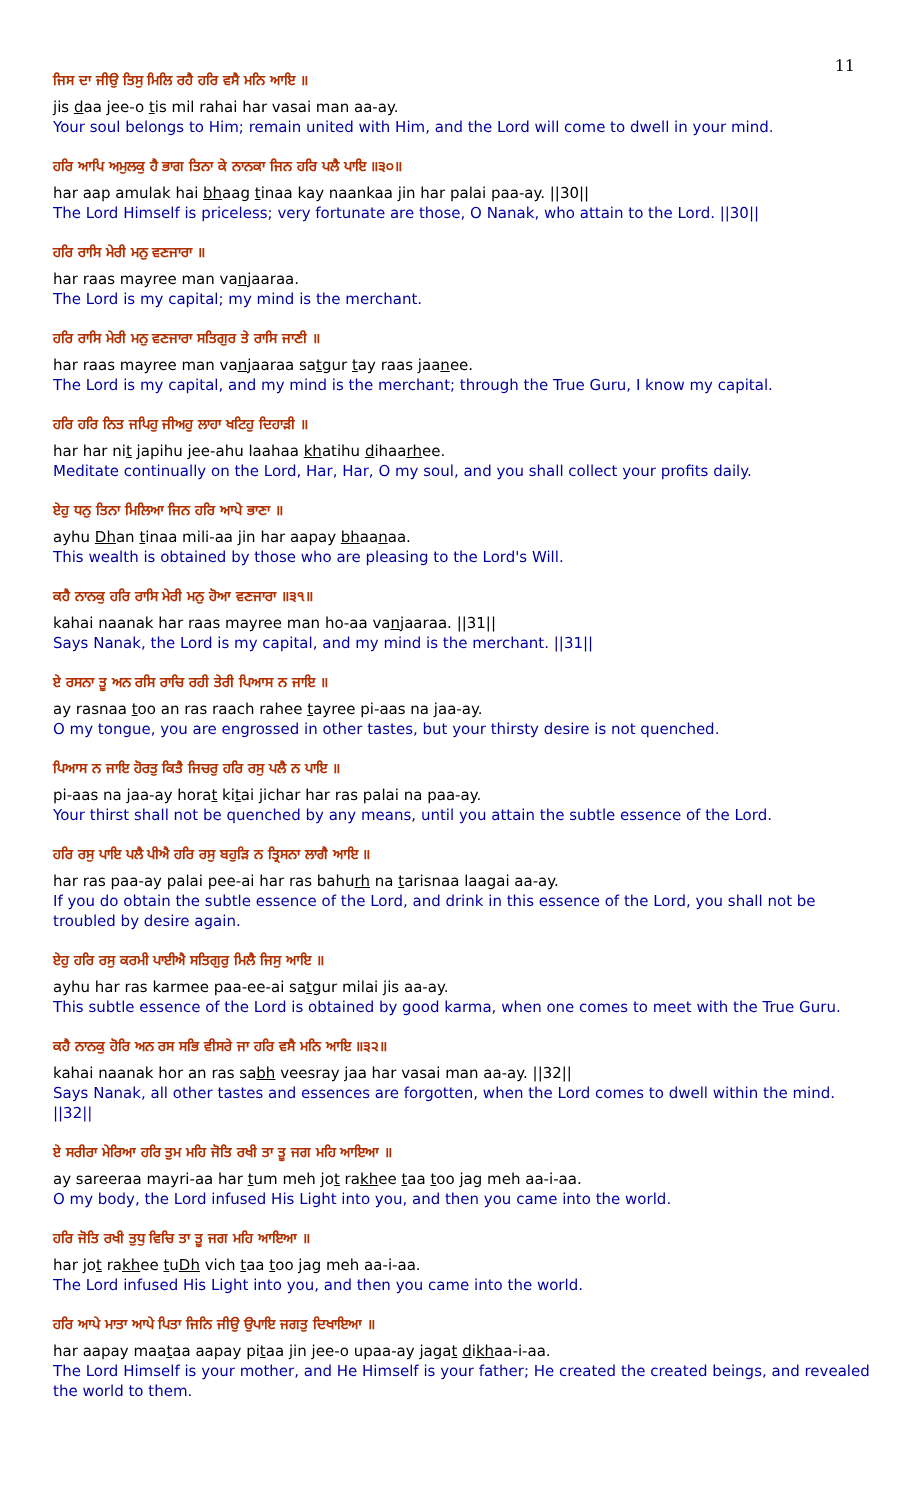11
ਜਿਸ ਦਾ ਜੀਉ ਤਿਸੁ ਮਿਲਿ ਰਹੈ ਹਰਿ ਵਸੈ ਮਨਿ ਆਇ ॥
jis daa jee-o tis mil rahai har vasai man aa-ay.
Your soul belongs to Him; remain united with Him, and the Lord will come to dwell in your mind.
ਹਰਿ ਆਪਿ ਅਮੁਲਕੁ ਹੈ ਭਾਗ ਤਿਨਾ ਕੇ ਨਾਨਕਾ ਜਿਨ ਹਰਿ ਪਲੈ ਪਾਇ ॥੩੦॥
har aap amulak hai bhaag tinaa kay naankaa jin har palai paa-ay. ||30||
The Lord Himself is priceless; very fortunate are those, O Nanak, who attain to the Lord. ||30||
ਹਰਿ ਰਾਸਿ ਮੇਰੀ ਮਨੁ ਵਣਜਾਰਾ ॥
har raas mayree man vanjaaraa.
The Lord is my capital; my mind is the merchant.
ਹਰਿ ਰਾਸਿ ਮੇਰੀ ਮਨੁ ਵਣਜਾਰਾ ਸਤਿਗੁਰ ਤੇ ਰਾਸਿ ਜਾਣੀ ॥
har raas mayree man vanjaaraa satgur tay raas jaanee.
The Lord is my capital, and my mind is the merchant; through the True Guru, I know my capital.
ਹਰਿ ਹਰਿ ਨਿਤ ਜਪਿਹੁ ਜੀਅਹੁ ਲਾਹਾ ਖਟਿਹੁ ਦਿਹਾੜੀ ॥
har har nit japihu jee-ahu laahaa khatihu dihaarhee.
Meditate continually on the Lord, Har, Har, O my soul, and you shall collect your profits daily.
ਏਹੁ ਧਨੁ ਤਿਨਾ ਮਿਲਿਆ ਜਿਨ ਹਰਿ ਆਪੇ ਭਾਣਾ ॥
ayhu Dhan tinaa mili-aa jin har aapay bhaanaa.
This wealth is obtained by those who are pleasing to the Lord's Will.
ਕਹੈ ਨਾਨਕੁ ਹਰਿ ਰਾਸਿ ਮੇਰੀ ਮਨੁ ਹੋਆ ਵਣਜਾਰਾ ॥੩੧॥
kahai naanak har raas mayree man ho-aa vanjaaraa. ||31||
Says Nanak, the Lord is my capital, and my mind is the merchant. ||31||
ਏ ਰਸਨਾ ਤੂ ਅਨ ਰਸਿ ਰਾਚਿ ਰਹੀ ਤੇਰੀ ਪਿਆਸ ਨ ਜਾਇ ॥
ay rasnaa too an ras raach rahee tayree pi-aas na jaa-ay.
O my tongue, you are engrossed in other tastes, but your thirsty desire is not quenched.
ਪਿਆਸ ਨ ਜਾਇ ਹੋਰਤੁ ਕਿਤੈ ਜਿਚਰੁ ਹਰਿ ਰਸੁ ਪਲੈ ਨ ਪਾਇ ॥
pi-aas na jaa-ay horat kitai jichar har ras palai na paa-ay.
Your thirst shall not be quenched by any means, until you attain the subtle essence of the Lord.
ਹਰਿ ਰਸੁ ਪਾਇ ਪਲੈ ਪੀਐ ਹਰਿ ਰਸੁ ਬਹੁੜਿ ਨ ਤ੍ਰਿਸਨਾ ਲਾਗੈ ਆਇ ॥
har ras paa-ay palai pee-ai har ras bahurh na tarisnaa laagai aa-ay.
If you do obtain the subtle essence of the Lord, and drink in this essence of the Lord, you shall not be troubled by desire again.
ਏਹੁ ਹਰਿ ਰਸੁ ਕਰਮੀ ਪਾਈਐ ਸਤਿਗੁਰੁ ਮਿਲੈ ਜਿਸੁ ਆਇ ॥
ayhu har ras karmee paa-ee-ai satgur milai jis aa-ay.
This subtle essence of the Lord is obtained by good karma, when one comes to meet with the True Guru.
ਕਹੈ ਨਾਨਕੁ ਹੋਰਿ ਅਨ ਰਸ ਸਭਿ ਵੀਸਰੇ ਜਾ ਹਰਿ ਵਸੈ ਮਨਿ ਆਇ ॥੩੨॥
kahai naanak hor an ras sabh veesray jaa har vasai man aa-ay. ||32||
Says Nanak, all other tastes and essences are forgotten, when the Lord comes to dwell within the mind. ||32||
ਏ ਸਰੀਰਾ ਮੇਰਿਆ ਹਰਿ ਤੁਮ ਮਹਿ ਜੋਤਿ ਰਖੀ ਤਾ ਤੂ ਜਗ ਮਹਿ ਆਇਆ ॥
ay sareeraa mayri-aa har tum meh jot rakhee taa too jag meh aa-i-aa.
O my body, the Lord infused His Light into you, and then you came into the world.
ਹਰਿ ਜੋਤਿ ਰਖੀ ਤੁਧੁ ਵਿਚਿ ਤਾ ਤੂ ਜਗ ਮਹਿ ਆਇਆ ॥
har jot rakhee tuDh vich taa too jag meh aa-i-aa.
The Lord infused His Light into you, and then you came into the world.
ਹਰਿ ਆਪੇ ਮਾਤਾ ਆਪੇ ਪਿਤਾ ਜਿਨਿ ਜੀਉ ਉਪਾਇ ਜਗਤੁ ਦਿਖਾਇਆ ॥
har aapay maataa aapay pitaa jin jee-o upaa-ay jagat dikhaa-i-aa.
The Lord Himself is your mother, and He Himself is your father; He created the created beings, and revealed the world to them.